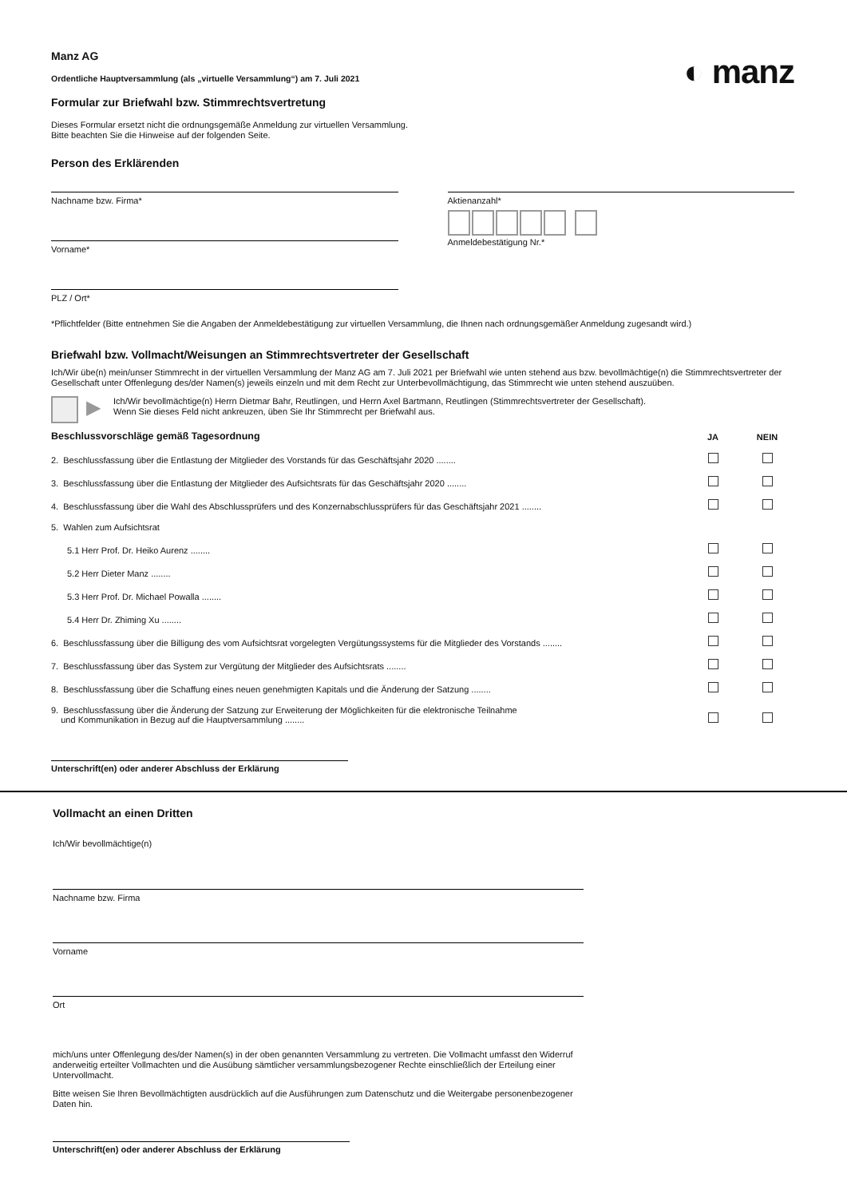◐ manz
Manz AG
Ordentliche Hauptversammlung (als „virtuelle Versammlung“) am 7. Juli 2021
Formular zur Briefwahl bzw. Stimmrechtsvertretung
Dieses Formular ersetzt nicht die ordnungsgemäße Anmeldung zur virtuellen Versammlung.
Bitte beachten Sie die Hinweise auf der folgenden Seite.
Person des Erklärenden
Nachname bzw. Firma*
Vorname*
PLZ / Ort*
Aktienanzahl*
Anmeldebestätigung Nr.*
*Pflichtfelder (Bitte entnehmen Sie die Angaben der Anmeldebestätigung zur virtuellen Versammlung, die Ihnen nach ordnungsgemäßer Anmeldung zugesandt wird.)
Briefwahl bzw. Vollmacht/Weisungen an Stimmrechtsvertreter der Gesellschaft
Ich/Wir übe(n) mein/unser Stimmrecht in der virtuellen Versammlung der Manz AG am 7. Juli 2021 per Briefwahl wie unten stehend aus bzw. bevollmächtige(n) die Stimmrechtsvertreter der Gesellschaft unter Offenlegung des/der Namen(s) jeweils einzeln und mit dem Recht zur Unterbevollmächtigung, das Stimmrecht wie unten stehend auszuüben.
▶
Ich/Wir bevollmächtige(n) Herrn Dietmar Bahr, Reutlingen, und Herrn Axel Bartmann, Reutlingen (Stimmrechtsvertreter der Gesellschaft).
Wenn Sie dieses Feld nicht ankreuzen, üben Sie Ihr Stimmrecht per Briefwahl aus.
| Beschlussvorschläge gemäß Tagesordnung | JA | NEIN |
| 2. Beschlussfassung über die Entlastung der Mitglieder des Vorstands für das Geschäftsjahr 2020 ........ | | |
| 3. Beschlussfassung über die Entlastung der Mitglieder des Aufsichtsrats für das Geschäftsjahr 2020 ........ | | |
| 4. Beschlussfassung über die Wahl des Abschlussprüfers und des Konzernabschlussprüfers für das Geschäftsjahr 2021 ........ | | |
| 5. Wahlen zum Aufsichtsrat | | |
| 5.1 Herr Prof. Dr. Heiko Aurenz ........ | | |
| 5.2 Herr Dieter Manz ........ | | |
| 5.3 Herr Prof. Dr. Michael Powalla ........ | | |
| 5.4 Herr Dr. Zhiming Xu ........ | | |
| 6. Beschlussfassung über die Billigung des vom Aufsichtsrat vorgelegten Vergütungssystems für die Mitglieder des Vorstands ........ | | |
| 7. Beschlussfassung über das System zur Vergütung der Mitglieder des Aufsichtsrats ........ | | |
| 8. Beschlussfassung über die Schaffung eines neuen genehmigten Kapitals und die Änderung der Satzung ........ | | |
| 9. Beschlussfassung über die Änderung der Satzung zur Erweiterung der Möglichkeiten für die elektronische Teilnahme und Kommunikation in Bezug auf die Hauptversammlung ........ | | |
Unterschrift(en) oder anderer Abschluss der Erklärung
Vollmacht an einen Dritten
Ich/Wir bevollmächtige(n)
Nachname bzw. Firma
Vorname
Ort
mich/uns unter Offenlegung des/der Namen(s) in der oben genannten Versammlung zu vertreten. Die Vollmacht umfasst den Widerruf anderweitig erteilter Vollmachten und die Ausübung sämtlicher versammlungsbezogener Rechte einschließlich der Erteilung einer Untervollmacht.
Bitte weisen Sie Ihren Bevollmächtigten ausdrücklich auf die Ausführungen zum Datenschutz und die Weitergabe personenbezogener Daten hin.
Unterschrift(en) oder anderer Abschluss der Erklärung